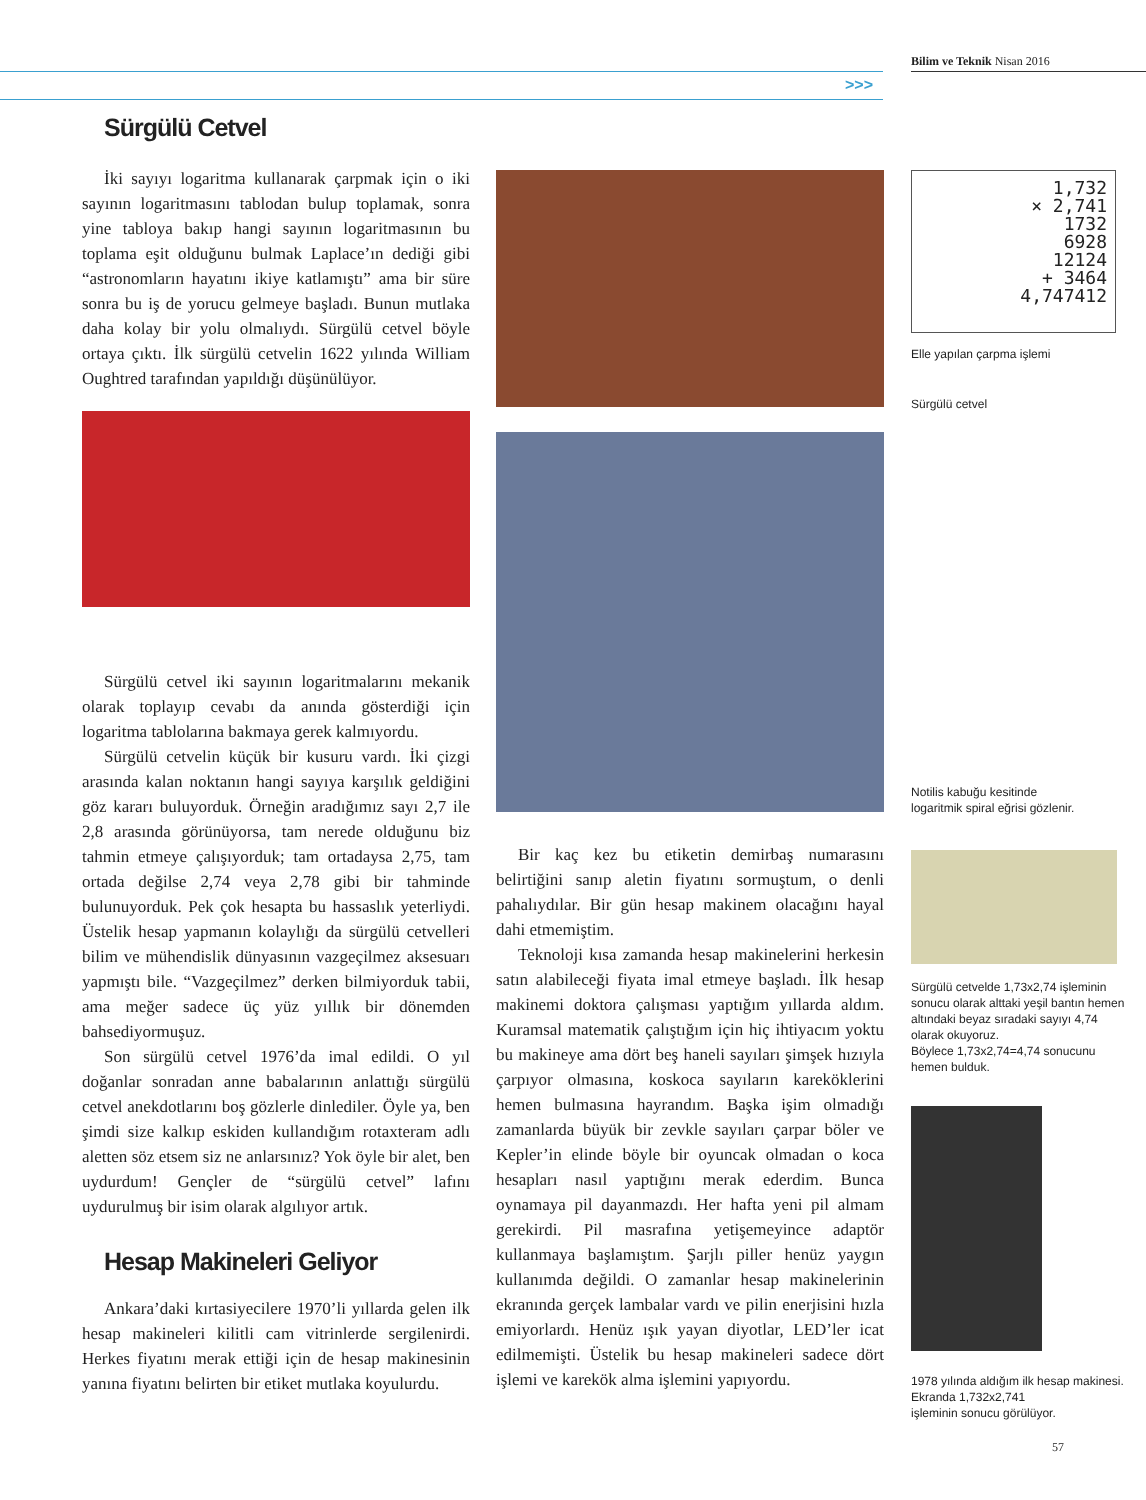Bilim ve Teknik Nisan 2016
>>>
Sürgülü Cetvel
İki sayıyı logaritma kullanarak çarpmak için o iki sayının logaritmasını tablodan bulup toplamak, sonra yine tabloya bakıp hangi sayının logaritmasının bu toplama eşit olduğunu bulmak Laplace’ın dediği gibi “astronomların hayatını ikiye katlamıştı” ama bir süre sonra bu iş de yorucu gelmeye başladı. Bunun mutlaka daha kolay bir yolu olmalıydı. Sürgülü cetvel böyle ortaya çıktı. İlk sürgülü cetvelin 1622 yılında William Oughtred tarafından yapıldığı düşünülüyor.
Sürgülü cetvel iki sayının logaritmalarını mekanik olarak toplayıp cevabı da anında gösterdiği için logaritma tablolarına bakmaya gerek kalmıyordu.
Sürgülü cetvelin küçük bir kusuru vardı. İki çizgi arasında kalan noktanın hangi sayıya karşılık geldiğini göz kararı buluyorduk. Örneğin aradığımız sayı 2,7 ile 2,8 arasında görünüyorsa, tam nerede olduğunu biz tahmin etmeye çalışıyorduk; tam ortadaysa 2,75, tam ortada değilse 2,74 veya 2,78 gibi bir tahminde bulunuyorduk. Pek çok hesapta bu hassaslık yeterliydi. Üstelik hesap yapmanın kolaylığı da sürgülü cetvelleri bilim ve mühendislik dünyasının vazgeçilmez aksesuarı yapmıştı bile. “Vazgeçilmez” derken bilmiyorduk tabii, ama meğer sadece üç yüz yıllık bir dönemden bahsediyormuşuz.
Son sürgülü cetvel 1976’da imal edildi. O yıl doğanlar sonradan anne babalarının anlattığı sürgülü cetvel anekdotlarını boş gözlerle dinlediler. Öyle ya, ben şimdi size kalkıp eskiden kullandığım rotaxteram adlı aletten söz etsem siz ne anlarsınız? Yok öyle bir alet, ben uydurdum! Gençler de “sürgülü cetvel” lafını uydurulmuş bir isim olarak algılıyor artık.
Hesap Makineleri Geliyor
Ankara’daki kırtasiyecilere 1970’li yıllarda gelen ilk hesap makineleri kilitli cam vitrinlerde sergilenirdi. Herkes fiyatını merak ettiği için de hesap makinesinin yanına fiyatını belirten bir etiket mutlaka koyulurdu.
Bir kaç kez bu etiketin demirbaş numarasını belirtiğini sanıp aletin fiyatını sormuştum, o denli pahalıydılar. Bir gün hesap makinem olacağını hayal dahi etmemiştim.
Teknoloji kısa zamanda hesap makinelerini herkesin satın alabileceği fiyata imal etmeye başladı. İlk hesap makinemi doktora çalışması yaptığım yıllarda aldım. Kuramsal matematik çalıştığım için hiç ihtiyacım yoktu bu makineye ama dört beş haneli sayıları şimşek hızıyla çarpıyor olmasına, koskoca sayıların kareköklerini hemen bulmasına hayrandım. Başka işim olmadığı zamanlarda büyük bir zevkle sayıları çarpar böler ve Kepler’in elinde böyle bir oyuncak olmadan o koca hesapları nasıl yaptığını merak ederdim. Bunca oynamaya pil dayanmazdı. Her hafta yeni pil almam gerekirdi. Pil masrafına yetişemeyince adaptör kullanmaya başlamıştım. Şarjlı piller henüz yaygın kullanımda değildi. O zamanlar hesap makinelerinin ekranında gerçek lambalar vardı ve pilin enerjisini hızla emiyorlardı. Henüz ışık yayan diyotlar, LED’ler icat edilmemişti. Üstelik bu hesap makineleri sadece dört işlemi ve karekök alma işlemini yapıyordu.
1,732
× 2,741
1732
6928
12124
+ 3464
4,747412
Elle yapılan çarpma işlemi
Sürgülü cetvel
Notilis kabuğu kesitinde
logaritmik spiral eğrisi gözlenir.
Sürgülü cetvelde 1,73x2,74 işleminin sonucu olarak alttaki yeşil bantın hemen altındaki beyaz sıradaki sayıyı 4,74 olarak okuyoruz.
Böylece 1,73x2,74=4,74 sonucunu hemen bulduk.
1978 yılında aldığım ilk hesap makinesi. Ekranda 1,732x2,741
işleminin sonucu görülüyor.
57